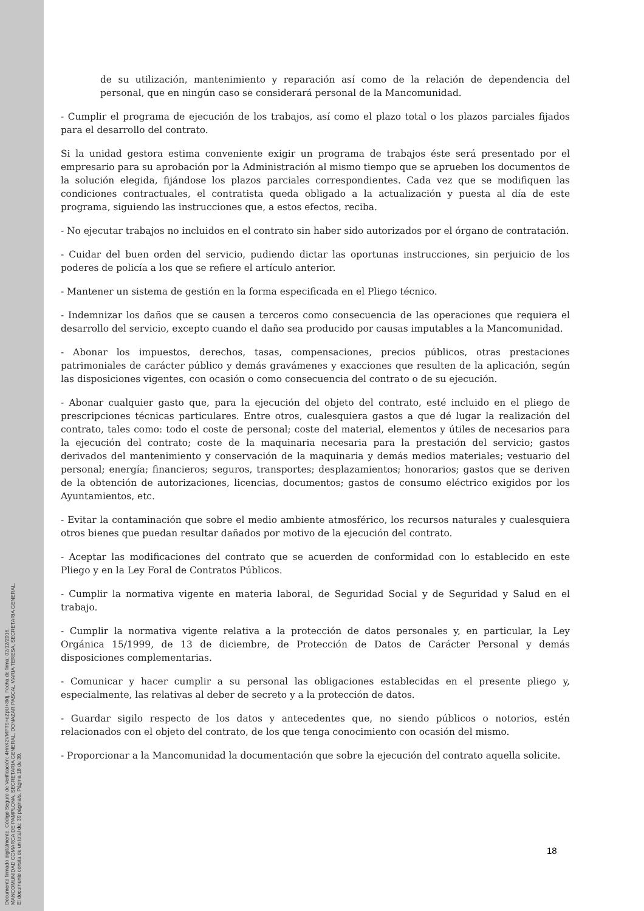Documento firmado digitalmente. Código Seguro de Verificación: 4HnX2VMPT9+eZpU+8ktj, Fecha de firma: 02/12/2016.
MANCOMUNIDAD COMARCA DE PAMPLONA, SECRETARIA GENERAL, DONAZAR PASCAL MARIA TERESA, SECRETARIA GENERAL.
El documento consta de un total de: 39 página/s. Página 18 de 39.
de su utilización, mantenimiento y reparación así como de la relación de dependencia del personal, que en ningún caso se considerará personal de la Mancomunidad.
- Cumplir el programa de ejecución de los trabajos, así como el plazo total o los plazos parciales fijados para el desarrollo del contrato.
Si la unidad gestora estima conveniente exigir un programa de trabajos éste será presentado por el empresario para su aprobación por la Administración al mismo tiempo que se aprueben los documentos de la solución elegida, fijándose los plazos parciales correspondientes. Cada vez que se modifiquen las condiciones contractuales, el contratista queda obligado a la actualización y puesta al día de este programa, siguiendo las instrucciones que, a estos efectos, reciba.
- No ejecutar trabajos no incluidos en el contrato sin haber sido autorizados por el órgano de contratación.
- Cuidar del buen orden del servicio, pudiendo dictar las oportunas instrucciones, sin perjuicio de los poderes de policía a los que se refiere el artículo anterior.
- Mantener un sistema de gestión en la forma especificada en el Pliego técnico.
- Indemnizar los daños que se causen a terceros como consecuencia de las operaciones que requiera el desarrollo del servicio, excepto cuando el daño sea producido por causas imputables a la Mancomunidad.
- Abonar los impuestos, derechos, tasas, compensaciones, precios públicos, otras prestaciones patrimoniales de carácter público y demás gravámenes y exacciones que resulten de la aplicación, según las disposiciones vigentes, con ocasión o como consecuencia del contrato o de su ejecución.
- Abonar cualquier gasto que, para la ejecución del objeto del contrato, esté incluido en el pliego de prescripciones técnicas particulares. Entre otros, cualesquiera gastos a que dé lugar la realización del contrato, tales como: todo el coste de personal; coste del material, elementos y útiles de necesarios para la ejecución del contrato; coste de la maquinaria necesaria para la prestación del servicio; gastos derivados del mantenimiento y conservación de la maquinaria y demás medios materiales; vestuario del personal; energía; financieros; seguros, transportes; desplazamientos; honorarios; gastos que se deriven de la obtención de autorizaciones, licencias, documentos; gastos de consumo eléctrico exigidos por los Ayuntamientos, etc.
- Evitar la contaminación que sobre el medio ambiente atmosférico, los recursos naturales y cualesquiera otros bienes que puedan resultar dañados por motivo de la ejecución del contrato.
- Aceptar las modificaciones del contrato que se acuerden de conformidad con lo establecido en este Pliego y en la Ley Foral de Contratos Públicos.
- Cumplir la normativa vigente en materia laboral, de Seguridad Social y de Seguridad y Salud en el trabajo.
- Cumplir la normativa vigente relativa a la protección de datos personales y, en particular, la Ley Orgánica 15/1999, de 13 de diciembre, de Protección de Datos de Carácter Personal y demás disposiciones complementarias.
- Comunicar y hacer cumplir a su personal las obligaciones establecidas en el presente pliego y, especialmente, las relativas al deber de secreto y a la protección de datos.
- Guardar sigilo respecto de los datos y antecedentes que, no siendo públicos o notorios, estén relacionados con el objeto del contrato, de los que tenga conocimiento con ocasión del mismo.
- Proporcionar a la Mancomunidad la documentación que sobre la ejecución del contrato aquella solicite.
18